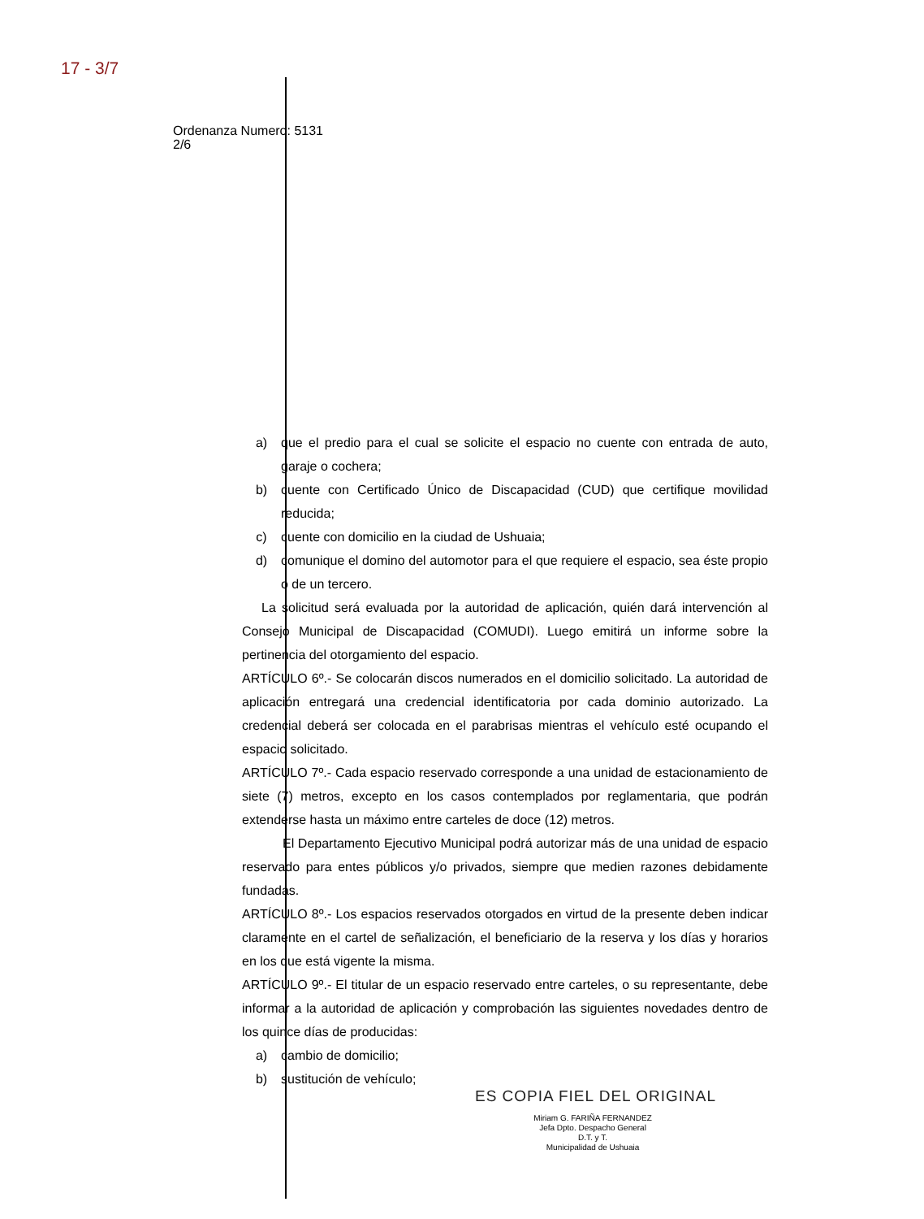17 - 3/7
Ordenanza Numero: 5131
2/6
a) que el predio para el cual se solicite el espacio no cuente con entrada de auto, garaje o cochera;
b) cuente con Certificado Único de Discapacidad (CUD) que certifique movilidad reducida;
c) cuente con domicilio en la ciudad de Ushuaia;
d) comunique el domino del automotor para el que requiere el espacio, sea éste propio o de un tercero.
La solicitud será evaluada por la autoridad de aplicación, quién dará intervención al Consejo Municipal de Discapacidad (COMUDI). Luego emitirá un informe sobre la pertinencia del otorgamiento del espacio.
ARTÍCULO 6º.- Se colocarán discos numerados en el domicilio solicitado. La autoridad de aplicación entregará una credencial identificatoria por cada dominio autorizado. La credencial deberá ser colocada en el parabrisas mientras el vehículo esté ocupando el espacio solicitado.
ARTÍCULO 7º.- Cada espacio reservado corresponde a una unidad de estacionamiento de siete (7) metros, excepto en los casos contemplados por reglamentaria, que podrán extenderse hasta un máximo entre carteles de doce (12) metros.
El Departamento Ejecutivo Municipal podrá autorizar más de una unidad de espacio reservado para entes públicos y/o privados, siempre que medien razones debidamente fundadas.
ARTÍCULO 8º.- Los espacios reservados otorgados en virtud de la presente deben indicar claramente en el cartel de señalización, el beneficiario de la reserva y los días y horarios en los que está vigente la misma.
ARTÍCULO 9º.- El titular de un espacio reservado entre carteles, o su representante, debe informar a la autoridad de aplicación y comprobación las siguientes novedades dentro de los quince días de producidas:
a) cambio de domicilio;
b) sustitución de vehículo;
ES COPIA FIEL DEL ORIGINAL
Miriam G. FARIÑA FERNANDEZ
Jefa Dpto. Despacho General
D.T. y T.
Municipalidad de Ushuaia